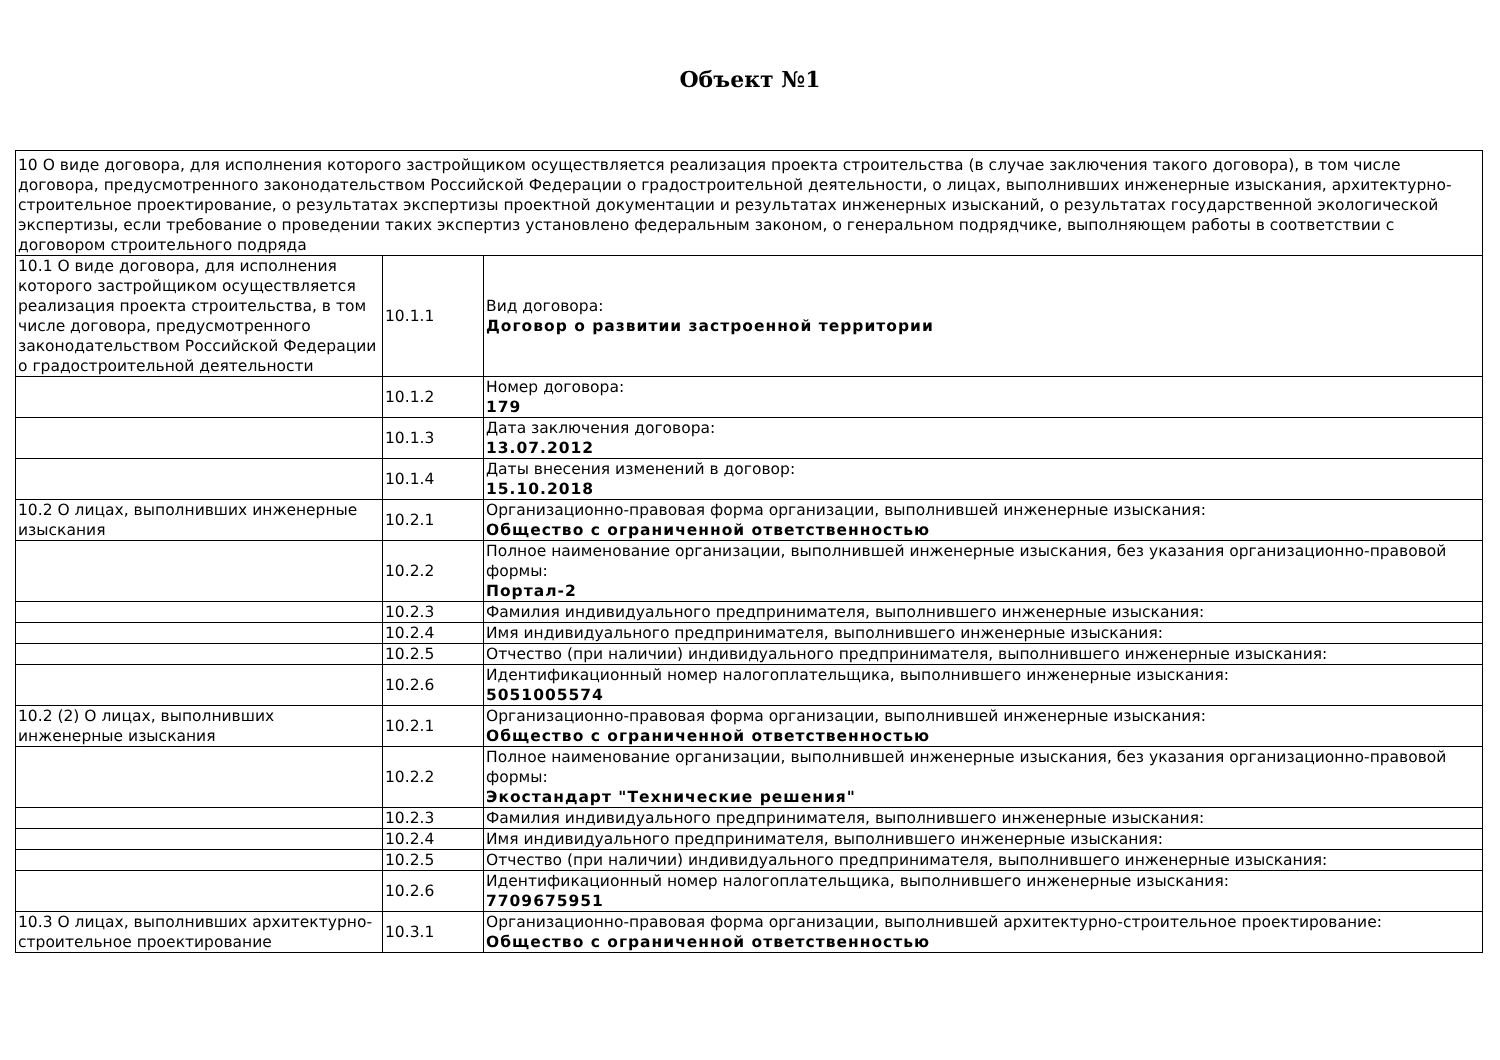Объект №1
| 10 О виде договора, для исполнения которого застройщиком осуществляется реализация проекта строительства (в случае заключения такого договора), в том числе договора, предусмотренного законодательством Российской Федерации о градостроительной деятельности, о лицах, выполнивших инженерные изыскания, архитектурно-строительное проектирование, о результатах экспертизы проектной документации и результатах инженерных изысканий, о результатах государственной экологической экспертизы, если требование о проведении таких экспертиз установлено федеральным законом, о генеральном подрядчике, выполняющем работы в соответствии с договором строительного подряда | | |
| 10.1 О виде договора, для исполнения которого застройщиком осуществляется реализация проекта строительства, в том числе договора, предусмотренного законодательством Российской Федерации о градостроительной деятельности | 10.1.1 | Вид договора: Договор о развитии застроенной территории |
| | 10.1.2 | Номер договора: 179 |
| | 10.1.3 | Дата заключения договора: 13.07.2012 |
| | 10.1.4 | Даты внесения изменений в договор: 15.10.2018 |
| 10.2 О лицах, выполнивших инженерные изыскания | 10.2.1 | Организационно-правовая форма организации, выполнившей инженерные изыскания: Общество с ограниченной ответственностью |
| | 10.2.2 | Полное наименование организации, выполнившей инженерные изыскания, без указания организационно-правовой формы: Портал-2 |
| | 10.2.3 | Фамилия индивидуального предпринимателя, выполнившего инженерные изыскания: |
| | 10.2.4 | Имя индивидуального предпринимателя, выполнившего инженерные изыскания: |
| | 10.2.5 | Отчество (при наличии) индивидуального предпринимателя, выполнившего инженерные изыскания: |
| | 10.2.6 | Идентификационный номер налогоплательщика, выполнившего инженерные изыскания: 5051005574 |
| 10.2 (2) О лицах, выполнивших инженерные изыскания | 10.2.1 | Организационно-правовая форма организации, выполнившей инженерные изыскания: Общество с ограниченной ответственностью |
| | 10.2.2 | Полное наименование организации, выполнившей инженерные изыскания, без указания организационно-правовой формы: Экостандарт "Технические решения" |
| | 10.2.3 | Фамилия индивидуального предпринимателя, выполнившего инженерные изыскания: |
| | 10.2.4 | Имя индивидуального предпринимателя, выполнившего инженерные изыскания: |
| | 10.2.5 | Отчество (при наличии) индивидуального предпринимателя, выполнившего инженерные изыскания: |
| | 10.2.6 | Идентификационный номер налогоплательщика, выполнившего инженерные изыскания: 7709675951 |
| 10.3 О лицах, выполнивших архитектурно-строительное проектирование | 10.3.1 | Организационно-правовая форма организации, выполнившей архитектурно-строительное проектирование: Общество с ограниченной ответственностью |